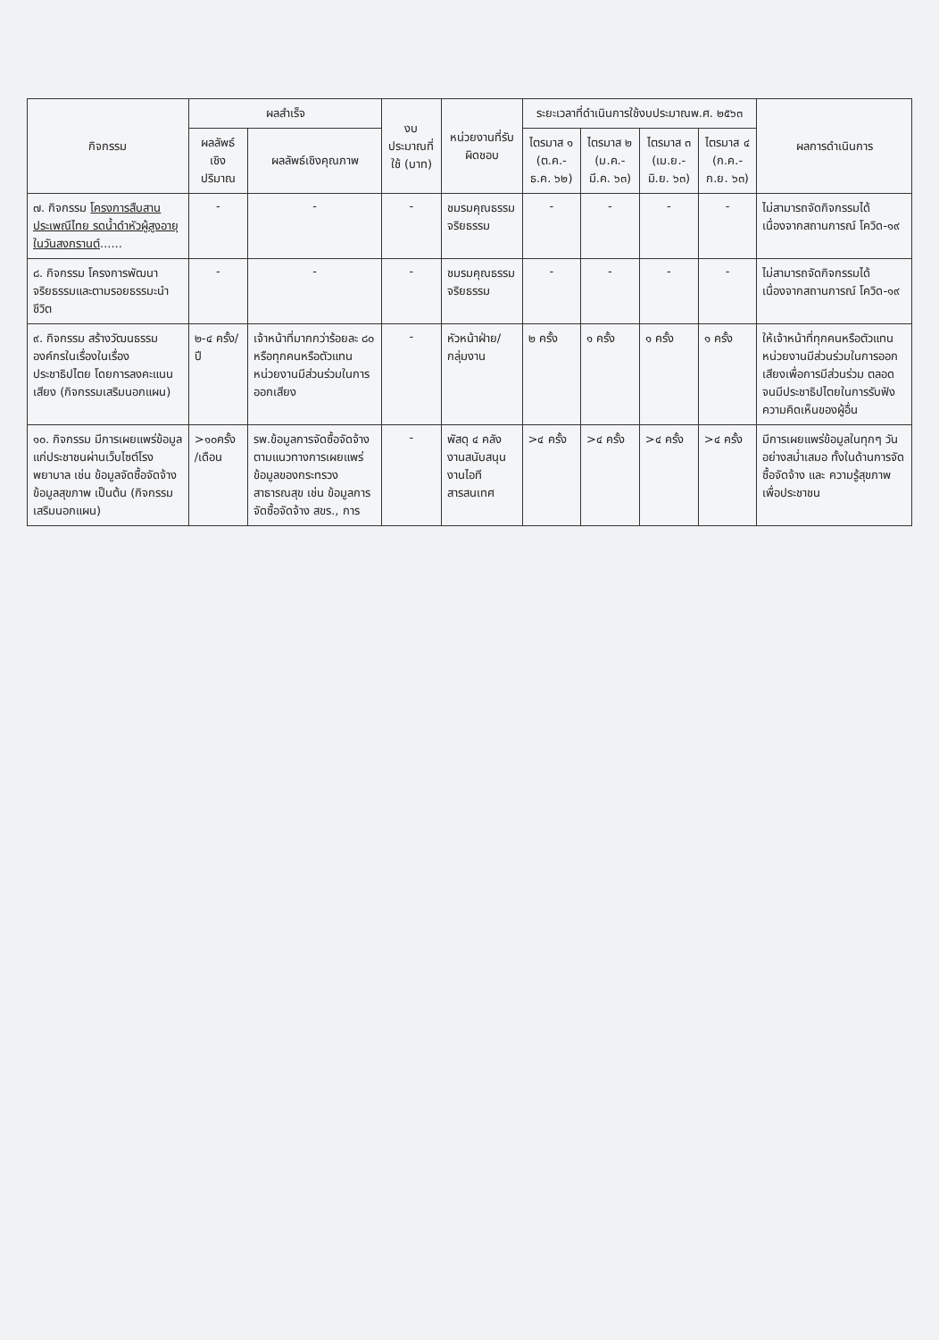| กิจกรรม | ผลสำเร็จ | | งบประมาณที่ใช้ (บาท) | หน่วยงานที่รับผิดชอบ | ระยะเวลาที่ดำเนินการใช้งบประมาณพ.ศ. ๒๕๖๓ | | | | ผลการดำเนินการ |
| --- | --- | --- | --- | --- | --- | --- | --- | --- | --- |
| | ผลลัพธ์เชิงปริมาณ | ผลลัพธ์เชิงคุณภาพ | | | ไตรมาส ๑ (ต.ค.-ธ.ค. ๖๒) | ไตรมาส ๒ (ม.ค.-มี.ค. ๖๓) | ไตรมาส ๓ (เม.ย.-มิ.ย. ๖๓) | ไตรมาส ๔ (ก.ค.-ก.ย. ๖๓) | |
| ๗. กิจกรรม โครงการสืบสานประเพณีไทย รดน้ำดำหัวผู้สูงอายุ ในวันสงกรานต์ ...... | - | - | - | ชมรมคุณธรรมจริยธรรม | - | - | - | - | ไม่สามารถจัดกิจกรรมได้ เนื่องจากสถานการณ์ โควิด-๑๙ |
| ๘. กิจกรรม โครงการพัฒนาจริยธรรมและตามรอยธรรมะนำชีวิต | - | - | - | ชมรมคุณธรรมจริยธรรม | - | - | - | - | ไม่สามารถจัดกิจกรรมได้ เนื่องจากสถานการณ์ โควิด-๑๙ |
| ๙. กิจกรรม สร้างวัฒนธรรมองค์กรในเรื่องในเรื่องประชาธิปไตย โดยการลงคะแนนเสียง (กิจกรรมเสริมนอกแผน) | ๒-๔ ครั้ง/ปี | เจ้าหน้าที่มากกว่าร้อยละ ๘๐ หรือทุกคนหรือตัวแทนหน่วยงานมีส่วนร่วมในการออกเสียง | - | หัวหน้าฝ่าย/กลุ่มงาน | ๒ ครั้ง | ๑ ครั้ง | ๑ ครั้ง | ๑ ครั้ง | ให้เจ้าหน้าที่ทุกคนหรือตัวแทนหน่วยงานมีส่วนร่วมในการออกเสียงเพื่อการมีส่วนร่วม ตลอดจนมีประชาธิปไตยในการรับฟังความคิดเห็นของผู้อื่น |
| ๑๐. กิจกรรม มีการเผยแพร่ข้อมูลแก่ประชาชนผ่านเว็บไซต์โรงพยาบาล เช่น ข้อมูลจัดซื้อจัดจ้าง ข้อมูลสุขภาพ เป็นต้น (กิจกรรมเสริมนอกแผน) | >๑๐ครั้ง /เดือน | รพ.ข้อมูลการจัดซื้อจัดจ้างตามแนวทางการเผยแพร่ข้อมูลของกระทรวงสาธารณสุข เช่น ข้อมูลการจัดซื้อจัดจ้าง สขร., การ | - | พัสดุ ๔ คลังงานสนับสนุนงานไอทีสารสนเทศ | >๔ ครั้ง | >๔ ครั้ง | >๔ ครั้ง | >๔ ครั้ง | มีการเผยแพร่ข้อมูลในทุกๆ วันอย่างสม่ำเสมอ ทั้งในด้านการจัดซื้อจัดจ้าง และ ความรู้สุขภาพเพื่อประชาชน |